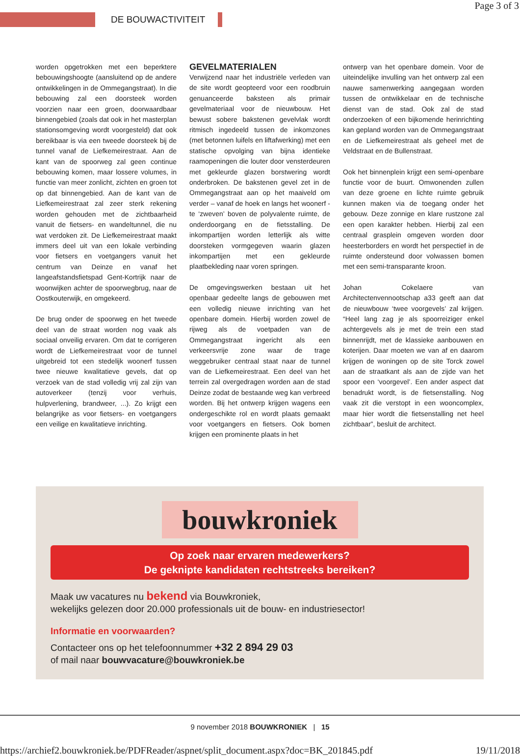Page 3 of 3
DE BOUWACTIVITEIT
worden opgetrokken met een beperktere bebouwingshoogte (aansluitend op de andere ontwikkelingen in de Ommegangstraat). In die bebouwing zal een doorsteek worden voorzien naar een groen, doorwaardbaar binnengebied (zoals dat ook in het masterplan stationsomgeving wordt voorgesteld) dat ook bereikbaar is via een tweede doorsteek bij de tunnel vanaf de Liefkemeirestraat. Aan de kant van de spoorweg zal geen continue bebouwing komen, maar lossere volumes, in functie van meer zonlicht, zichten en groen tot op dat binnengebied. Aan de kant van de Liefkemeirestraat zal zeer sterk rekening worden gehouden met de zichtbaarheid vanuit de fietsers- en wandeltunnel, die nu wat verdoken zit. De Liefkemeirestraat maakt immers deel uit van een lokale verbinding voor fietsers en voetgangers vanuit het centrum van Deinze en vanaf het langeafstandsfietspad Gent-Kortrijk naar de woonwijken achter de spoorwegbrug, naar de Oostkouterwijk, en omgekeerd.
De brug onder de spoorweg en het tweede deel van de straat worden nog vaak als sociaal onveilig ervaren. Om dat te corrigeren wordt de Liefkemeirestraat voor de tunnel uitgebreid tot een stedelijk woonerf tussen twee nieuwe kwalitatieve gevels, dat op verzoek van de stad volledig vrij zal zijn van autoverkeer (tenzij voor verhuis, hulpverlening, brandweer, ...). Zo krijgt een belangrijke as voor fietsers- en voetgangers een veilige en kwalitatieve inrichting.
GEVELMATERIALEN
Verwijzend naar het industriële verleden van de site wordt geopteerd voor een roodbruin genuanceerde baksteen als primair gevelmateriaal voor de nieuwbouw. Het bewust sobere bakstenen gevelvlak wordt ritmisch ingedeeld tussen de inkomzones (met betonnen luifels en liftafwerking) met een statische opvolging van bijna identieke raamopeningen die louter door vensterdeuren met gekleurde glazen borstwering wordt onderbroken. De bakstenen gevel zet in de Ommegangstraat aan op het maaiveld om verder – vanaf de hoek en langs het woonerf - te ‘zweven’ boven de polyvalente ruimte, de onderdoorgang en de fietsstalling. De inkompartijen worden letterlijk als witte doorsteken vormgegeven waarin glazen inkompartijen met een gekleurde plaatbekleding naar voren springen.
De omgevingswerken bestaan uit het openbaar gedeelte langs de gebouwen met een volledig nieuwe inrichting van het openbare domein. Hierbij worden zowel de rijweg als de voetpaden van de Ommegangstraat ingericht als een verkeersvrije zone waar de trage weggebruiker centraal staat naar de tunnel van de Liefkemeirestraat. Een deel van het terrein zal overgedragen worden aan de stad Deinze zodat de bestaande weg kan verbreed worden. Bij het ontwerp krijgen wagens een ondergeschikte rol en wordt plaats gemaakt voor voetgangers en fietsers. Ook bomen krijgen een prominente plaats in het
ontwerp van het openbare domein. Voor de uiteindelijke invulling van het ontwerp zal een nauwe samenwerking aangegaan worden tussen de ontwikkelaar en de technische dienst van de stad. Ook zal de stad onderzoeken of een bijkomende herinrichting kan gepland worden van de Ommegangstraat en de Liefkemeirestraat als geheel met de Veldstraat en de Bullenstraat.
Ook het binnenplein krijgt een semi-openbare functie voor de buurt. Omwonenden zullen van deze groene en lichte ruimte gebruik kunnen maken via de toegang onder het gebouw. Deze zonnige en klare rustzone zal een open karakter hebben. Hierbij zal een centraal grasplein omgeven worden door heesterborders en wordt het perspectief in de ruimte ondersteund door volwassen bomen met een semi-transparante kroon.
Johan Cokelaere van Architectenvennootschap a33 geeft aan dat de nieuwbouw ‘twee voorgevels’ zal krijgen. “Heel lang zag je als spoorreiziger enkel achtergevels als je met de trein een stad binnenrijdt, met de klassieke aanbouwen en koterijen. Daar moeten we van af en daarom krijgen de woningen op de site Torck zowel aan de straatkant als aan de zijde van het spoor een ‘voorgevel’. Een ander aspect dat benadrukt wordt, is de fietsenstalling. Nog vaak zit die verstopt in een wooncomplex, maar hier wordt die fietsenstalling net heel zichtbaar”, besluit de architect.
bouwkroniek
Op zoek naar ervaren medewerkers?
De geknipte kandidaten rechtstreeks bereiken?
Maak uw vacatures nu bekend via Bouwkroniek,
wekelijks gelezen door 20.000 professionals uit de bouw- en industriesector!
Informatie en voorwaarden?
Contacteer ons op het telefoonnummer +32 2 894 29 03
of mail naar bouwvacature@bouwkroniek.be
9 november 2018 BOUWKRONIEK | 15
https://archief2.bouwkroniek.be/PDFReader/aspnet/split_document.aspx?doc=BK_201845.pdf 19/11/2018